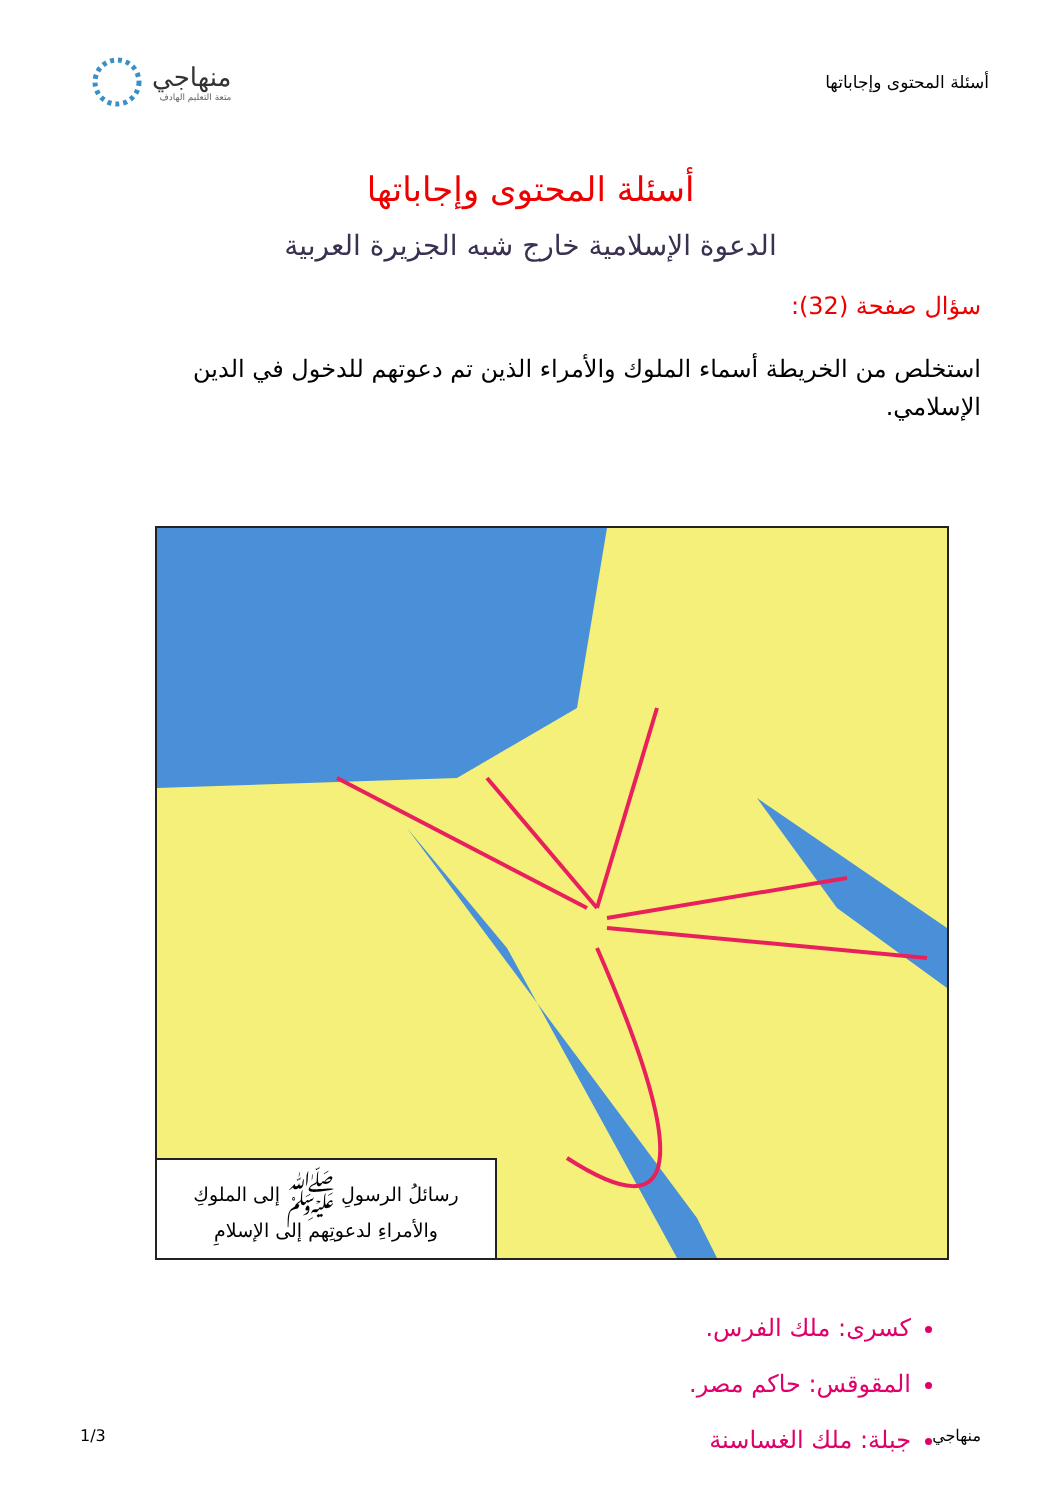أسئلة المحتوى وإجاباتها
منهاجي
متعة التعليم الهادف
أسئلة المحتوى وإجاباتها
الدعوة الإسلامية خارج شبه الجزيرة العربية
سؤال صفحة (32):
استخلص من الخريطة أسماء الملوك والأمراء الذين تم دعوتهم للدخول في الدين الإسلامي.
رسائلُ الرسولِ ﷺ إلى الملوكِ
والأمراءِ لدعوتِهم إلى الإسلامِ
كسرى: ملك الفرس.
المقوقس: حاكم مصر.
جبلة: ملك الغساسنة
منهاجي 1/3